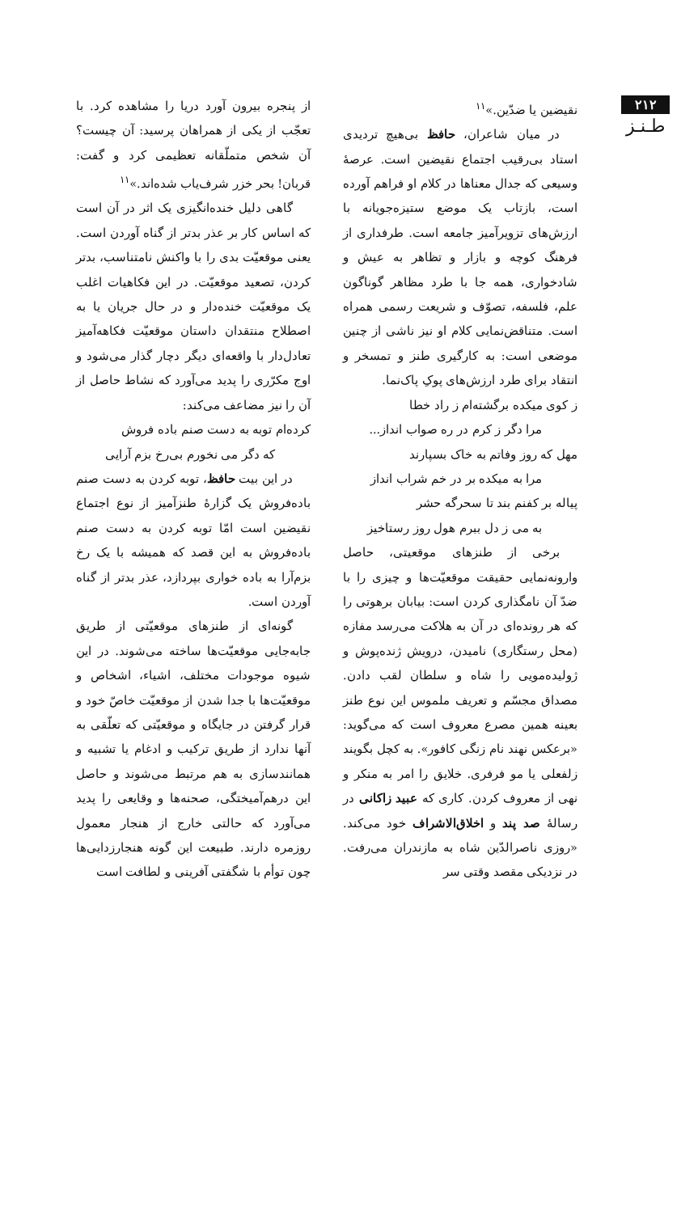۲۱۲
طـنـز
نقیضین یا ضدّین.»<sup>۱۱</sup>
در میان شاعران، حافظ بی‌هیچ تردیدی استاد بی‌رقیب اجتماع نقیضین است. عرصهٔ وسیعی که جدال معناها در کلام او فراهم آورده است، بازتاب یک موضع ستیزه‌جویانه با ارزش‌های تزویرآمیز جامعه است. طرفداری از فرهنگ کوچه و بازار و تظاهر به عیش و شادخواری، همه جا با طرد مظاهر گوناگون علم، فلسفه، تصوّف و شریعت رسمی همراه است. متناقض‌نمایی کلام او نیز ناشی از چنین موضعی است: به کارگیری طنز و تمسخر و انتقاد برای طرد ارزش‌های پوکِ پاک‌نما.
ز کوی میکده برگشته‌ام ز راد خطا
مرا دگر ز کرم در ره صواب انداز...
مهل که روز وفاتم به خاک بسپارند
مرا به میکده بر در خم شراب انداز
پیاله بر کفنم بند تا سحرگه حشر
به می ز دل ببرم هول روز رستاخیز
برخی از طنزهای موقعیتی، حاصل وارونه‌نمایی حقیقت موقعیّت‌ها و چیزی را با ضدّ آن نامگذاری کردن است: بیابان برهوتی را که هر رونده‌ای در آن به هلاکت می‌رسد مفازه (محل رستگاری) نامیدن، درویش ژنده‌پوش و ژولیده‌مویی را شاه و سلطان لقب دادن. مصداق مجسّم و تعریف ملموس این نوع طنز بعینه همین مصرع معروف است که می‌گوید: «برعکس نهند نام زنگی کافور». به کچل بگویند زلفعلی یا مو فرفری. خلایق را امر به منکر و نهی از معروف کردن. کاری که عبید زاکانی در رسالهٔ صد پند و اخلاق‌الاشراف خود می‌کند. «روزی ناصرالدّین شاه به مازندران می‌رفت. در نزدیکی مقصد وقتی سر
از پنجره بیرون آورد دریا را مشاهده کرد. با تعجّب از یکی از همراهان پرسید: آن چیست؟ آن شخص متملّقانه تعظیمی کرد و گفت: قربان! بحر خزر شرف‌یاب شده‌اند.»<sup>۱۱</sup>
گاهی دلیل خنده‌انگیزی یک اثر در آن است که اساس کار بر عذر بدتر از گناه آوردن است. یعنی موقعیّت بدی را با واکنش نامتناسب، بدتر کردن، تصعید موقعیّت. در این فکاهیات اغلب یک موقعیّت خنده‌دار و در حال جریان یا به اصطلاح منتقدان داستان موقعیّت فکاهه‌آمیز تعادل‌دار با واقعه‌ای دیگر دچار گذار می‌شود و اوج مکرّری را پدید می‌آورد که نشاط حاصل از آن را نیز مضاعف می‌کند:
کرده‌ام توبه به دست صنم باده فروش
که دگر می نخورم بی‌رخ بزم آرایی
در این بیت حافظ، توبه کردن به دست صنم باده‌فروش یک گزارهٔ طنزآمیز از نوع اجتماع نقیضین است امّا توبه کردن به دست صنم باده‌فروش به این قصد که همیشه با یک رخ بزم‌آرا به باده خواری بپردازد، عذر بدتر از گناه آوردن است.
گونه‌ای از طنزهای موقعیّتی از طریق جابه‌جایی موقعیّت‌ها ساخته می‌شوند. در این شیوه موجودات مختلف، اشیاء، اشخاص و موقعیّت‌ها با جدا شدن از موقعیّت خاصّ خود و قرار گرفتن در جایگاه و موقعیّتی که تعلّقی به آنها ندارد از طریق ترکیب و ادغام یا تشبیه و همانندسازی به هم مرتبط می‌شوند و حاصل این درهم‌آمیختگی، صحنه‌ها و وقایعی را پدید می‌آورد که حالتی خارج از هنجار معمول روزمره دارند. طبیعت این گونه هنجارزدایی‌ها چون توأم با شگفتی آفرینی و لطافت است